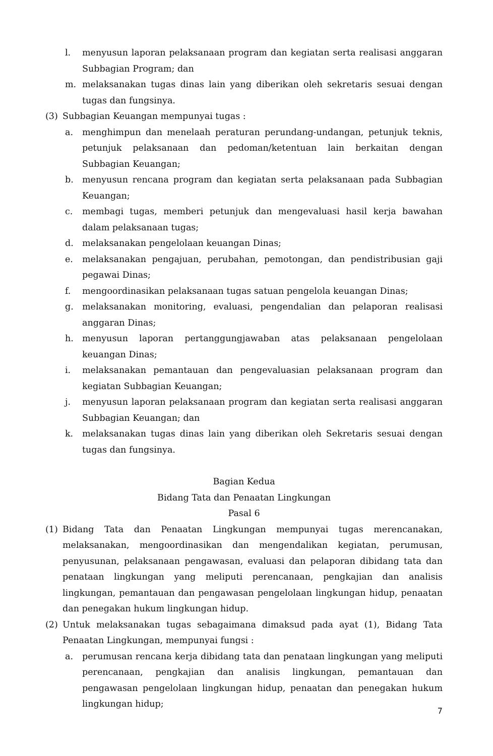l. menyusun laporan pelaksanaan program dan kegiatan serta realisasi anggaran Subbagian Program; dan
m. melaksanakan tugas dinas lain yang diberikan oleh sekretaris sesuai dengan tugas dan fungsinya.
(3) Subbagian Keuangan mempunyai tugas :
a. menghimpun dan menelaah peraturan perundang-undangan, petunjuk teknis, petunjuk pelaksanaan dan pedoman/ketentuan lain berkaitan dengan Subbagian Keuangan;
b. menyusun rencana program dan kegiatan serta pelaksanaan pada Subbagian Keuangan;
c. membagi tugas, memberi petunjuk dan mengevaluasi hasil kerja bawahan dalam pelaksanaan tugas;
d. melaksanakan pengelolaan keuangan Dinas;
e. melaksanakan pengajuan, perubahan, pemotongan, dan pendistribusian gaji pegawai Dinas;
f. mengoordinasikan pelaksanaan tugas satuan pengelola keuangan Dinas;
g. melaksanakan monitoring, evaluasi, pengendalian dan pelaporan realisasi anggaran Dinas;
h. menyusun laporan pertanggungjawaban atas pelaksanaan pengelolaan keuangan Dinas;
i. melaksanakan pemantauan dan pengevaluasian pelaksanaan program dan kegiatan Subbagian Keuangan;
j. menyusun laporan pelaksanaan program dan kegiatan serta realisasi anggaran Subbagian Keuangan; dan
k. melaksanakan tugas dinas lain yang diberikan oleh Sekretaris sesuai dengan tugas dan fungsinya.
Bagian Kedua
Bidang Tata dan Penaatan Lingkungan
Pasal 6
(1) Bidang Tata dan Penaatan Lingkungan mempunyai tugas merencanakan, melaksanakan, mengoordinasikan dan mengendalikan kegiatan, perumusan, penyusunan, pelaksanaan pengawasan, evaluasi dan pelaporan dibidang tata dan penataan lingkungan yang meliputi perencanaan, pengkajian dan analisis lingkungan, pemantauan dan pengawasan pengelolaan lingkungan hidup, penaatan dan penegakan hukum lingkungan hidup.
(2) Untuk melaksanakan tugas sebagaimana dimaksud pada ayat (1), Bidang Tata Penaatan Lingkungan, mempunyai fungsi :
a. perumusan rencana kerja dibidang tata dan penataan lingkungan yang meliputi perencanaan, pengkajian dan analisis lingkungan, pemantauan dan pengawasan pengelolaan lingkungan hidup, penaatan dan penegakan hukum lingkungan hidup;
7